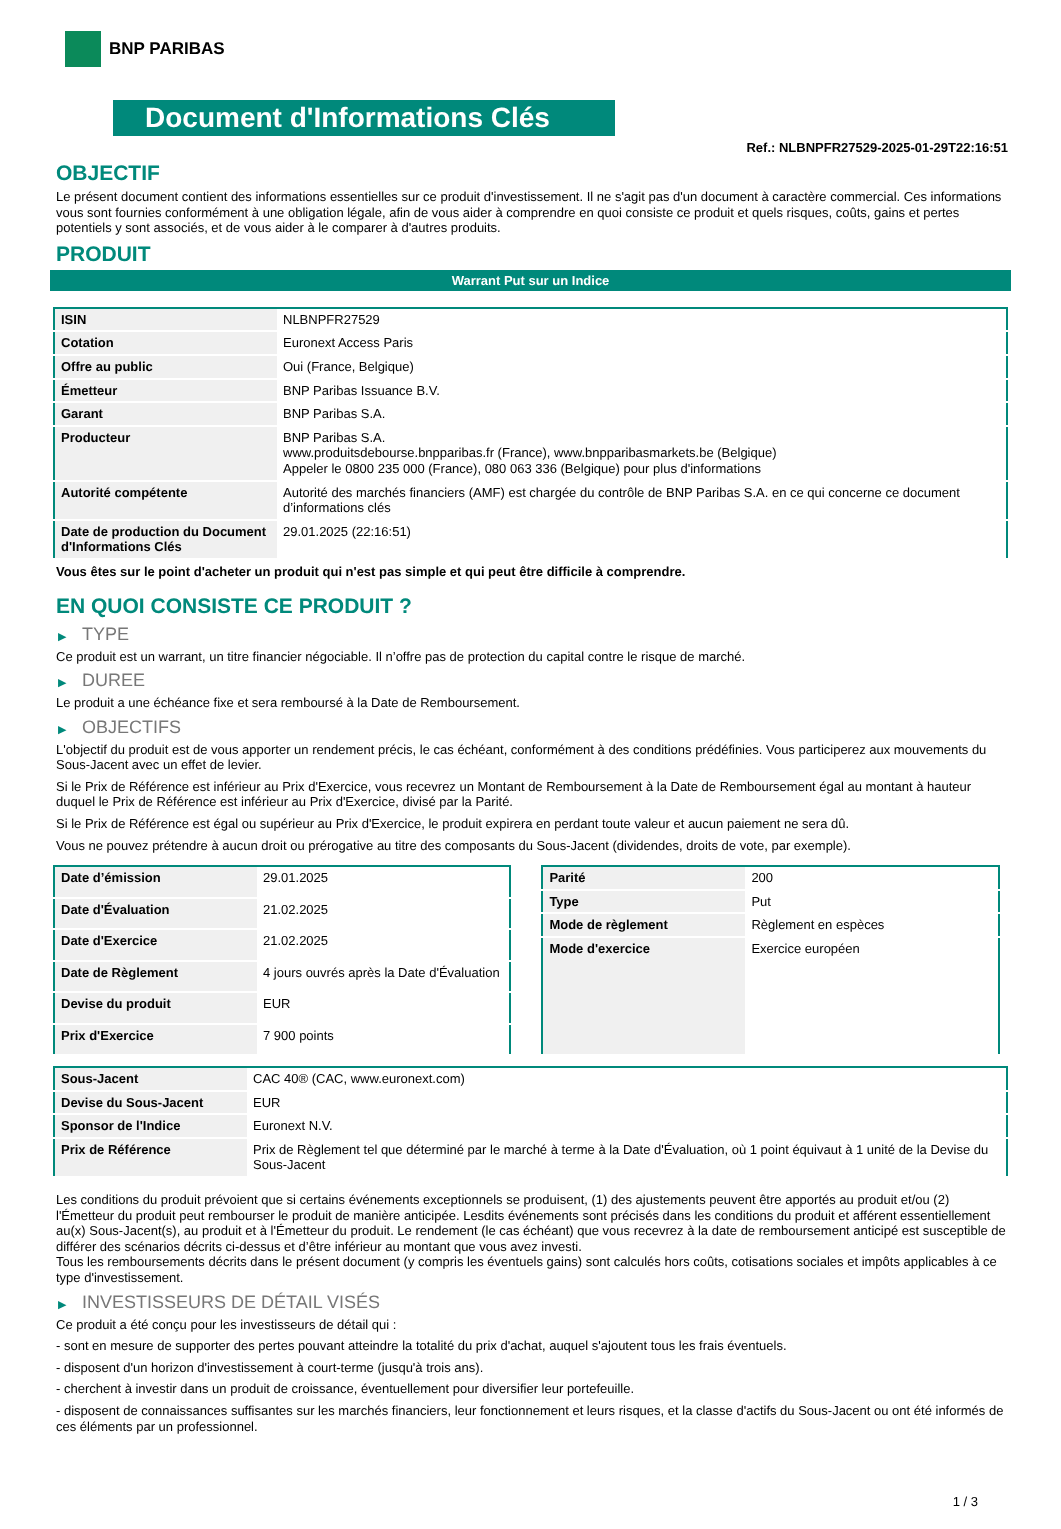BNP PARIBAS
Document d'Informations Clés
Ref.: NLBNPFR27529-2025-01-29T22:16:51
OBJECTIF
Le présent document contient des informations essentielles sur ce produit d'investissement. Il ne s'agit pas d'un document à caractère commercial. Ces informations vous sont fournies conformément à une obligation légale, afin de vous aider à comprendre en quoi consiste ce produit et quels risques, coûts, gains et pertes potentiels y sont associés, et de vous aider à le comparer à d'autres produits.
PRODUIT
Warrant Put sur un Indice
| ISIN | NLBNPFR27529 |
| Cotation | Euronext Access Paris |
| Offre au public | Oui (France, Belgique) |
| Émetteur | BNP Paribas Issuance B.V. |
| Garant | BNP Paribas S.A. |
| Producteur | BNP Paribas S.A. www.produitsdebourse.bnpparibas.fr (France), www.bnpparibasmarkets.be (Belgique) Appeler le 0800 235 000 (France), 080 063 336 (Belgique) pour plus d'informations |
| Autorité compétente | Autorité des marchés financiers (AMF) est chargée du contrôle de BNP Paribas S.A. en ce qui concerne ce document d’informations clés |
| Date de production du Document d'Informations Clés | 29.01.2025 (22:16:51) |
Vous êtes sur le point d'acheter un produit qui n'est pas simple et qui peut être difficile à comprendre.
EN QUOI CONSISTE CE PRODUIT ?
▶ TYPE
Ce produit est un warrant, un titre financier négociable. Il n’offre pas de protection du capital contre le risque de marché.
▶ DUREE
Le produit a une échéance fixe et sera remboursé à la Date de Remboursement.
▶ OBJECTIFS
L'objectif du produit est de vous apporter un rendement précis, le cas échéant, conformément à des conditions prédéfinies. Vous participerez aux mouvements du Sous-Jacent avec un effet de levier.
Si le Prix de Référence est inférieur au Prix d'Exercice, vous recevrez un Montant de Remboursement à la Date de Remboursement égal au montant à hauteur duquel le Prix de Référence est inférieur au Prix d'Exercice, divisé par la Parité.
Si le Prix de Référence est égal ou supérieur au Prix d'Exercice, le produit expirera en perdant toute valeur et aucun paiement ne sera dû.
Vous ne pouvez prétendre à aucun droit ou prérogative au titre des composants du Sous-Jacent (dividendes, droits de vote, par exemple).
| Date d’émission | 29.01.2025 |
| Date d'Évaluation | 21.02.2025 |
| Date d'Exercice | 21.02.2025 |
| Date de Règlement | 4 jours ouvrés après la Date d'Évaluation |
| Devise du produit | EUR |
| Prix d'Exercice | 7 900 points |
| Parité | 200 |
| Type | Put |
| Mode de règlement | Règlement en espèces |
| Mode d'exercice | Exercice européen |
| Sous-Jacent | CAC 40® (CAC, www.euronext.com) |
| Devise du Sous-Jacent | EUR |
| Sponsor de l'Indice | Euronext N.V. |
| Prix de Référence | Prix de Règlement tel que déterminé par le marché à terme à la Date d'Évaluation, où 1 point équivaut à 1 unité de la Devise du Sous-Jacent |
Les conditions du produit prévoient que si certains événements exceptionnels se produisent, (1) des ajustements peuvent être apportés au produit et/ou (2) l'Émetteur du produit peut rembourser le produit de manière anticipée. Lesdits événements sont précisés dans les conditions du produit et afférent essentiellement au(x) Sous-Jacent(s), au produit et à l'Émetteur du produit. Le rendement (le cas échéant) que vous recevrez à la date de remboursement anticipé est susceptible de différer des scénarios décrits ci-dessus et d’être inférieur au montant que vous avez investi.
Tous les remboursements décrits dans le présent document (y compris les éventuels gains) sont calculés hors coûts, cotisations sociales et impôts applicables à ce type d'investissement.
▶ INVESTISSEURS DE DÉTAIL VISÉS
Ce produit a été conçu pour les investisseurs de détail qui :
- sont en mesure de supporter des pertes pouvant atteindre la totalité du prix d'achat, auquel s'ajoutent tous les frais éventuels.
- disposent d'un horizon d'investissement à court-terme (jusqu'à trois ans).
- cherchent à investir dans un produit de croissance, éventuellement pour diversifier leur portefeuille.
- disposent de connaissances suffisantes sur les marchés financiers, leur fonctionnement et leurs risques, et la classe d'actifs du Sous-Jacent ou ont été informés de ces éléments par un professionnel.
1 / 3